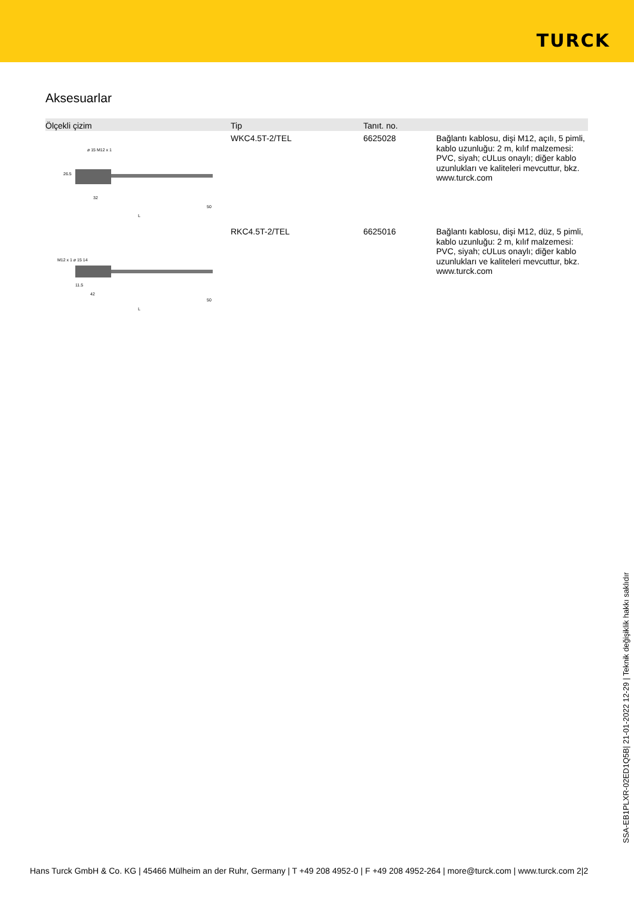TURCK
Aksesuarlar
| Ölçekli çizim | Tip | Tanıt. no. | |
| --- | --- | --- | --- |
| ø 15 M12 x 1 26.5 32 50 L | WKC4.5T-2/TEL | 6625028 | Bağlantı kablosu, dişi M12, açılı, 5 pimli, kablo uzunluğu: 2 m, kılıf malzemesi: PVC, siyah; cULus onaylı; diğer kablo uzunlukları ve kaliteleri mevcuttur, bkz. www.turck.com |
| M12 x 1 ø 15 14 11.5 42 50 L | RKC4.5T-2/TEL | 6625016 | Bağlantı kablosu, dişi M12, düz, 5 pimli, kablo uzunluğu: 2 m, kılıf malzemesi: PVC, siyah; cULus onaylı; diğer kablo uzunlukları ve kaliteleri mevcuttur, bkz. www.turck.com |
SSA-EB1PLXR-02ED1Q5B| 21-01-2022 12-29 | Teknik değişiklik hakkı saklıdır
Hans Turck GmbH & Co. KG | 45466 Mülheim an der Ruhr, Germany | T +49 208 4952-0 | F +49 208 4952-264 | more@turck.com | www.turck.com 2|2